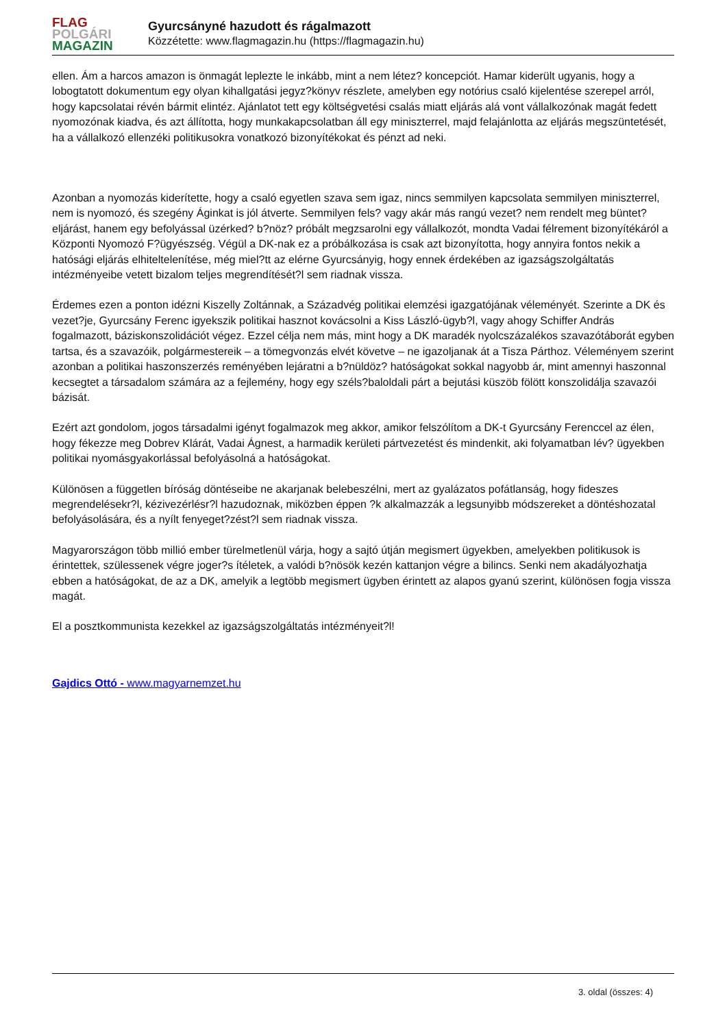FLAG
POLGÁRI
MAGAZIN
Gyurcsányné hazudott és rágalmazott
Közzétette: www.flagmagazin.hu (https://flagmagazin.hu)
ellen. Ám a harcos amazon is önmagát leplezte le inkább, mint a nem létez? koncepciót. Hamar kiderült ugyanis, hogy a lobogtatott dokumentum egy olyan kihallgatási jegyz?könyv részlete, amelyben egy notórius csaló kijelentése szerepel arról, hogy kapcsolatai révén bármit elintéz. Ajánlatot tett egy költségvetési csalás miatt eljárás alá vont vállalkozónak magát fedett nyomozónak kiadva, és azt állította, hogy munkakapcsolatban áll egy miniszterrel, majd felajánlotta az eljárás megszüntetését, ha a vállalkozó ellenzéki politikusokra vonatkozó bizonyítékokat és pénzt ad neki.
Azonban a nyomozás kiderítette, hogy a csaló egyetlen szava sem igaz, nincs semmilyen kapcsolata semmilyen miniszterrel, nem is nyomozó, és szegény Áginkat is jól átverte. Semmilyen fels? vagy akár más rangú vezet? nem rendelt meg büntet?eljárást, hanem egy befolyással üzérked? b?nöz? próbált megzsarolni egy vállalkozót, mondta Vadai félrement bizonyítékáról a Központi Nyomozó F?ügyészség. Végül a DK-nak ez a próbálkozása is csak azt bizonyította, hogy annyira fontos nekik a hatósági eljárás elhiteltelenítése, még miel?tt az elérne Gyurcsányig, hogy ennek érdekében az igazságszolgáltatás intézményeibe vetett bizalom teljes megrendítését?l sem riadnak vissza.
Érdemes ezen a ponton idézni Kiszelly Zoltánnak, a Századvég politikai elemzési igazgatójának véleményét. Szerinte a DK és vezet?je, Gyurcsány Ferenc igyekszik politikai hasznot kovácsolni a Kiss László-ügyb?l, vagy ahogy Schiffer András fogalmazott, báziskonszolidációt végez. Ezzel célja nem más, mint hogy a DK maradék nyolcszázalékos szavazótáborát egyben tartsa, és a szavazóik, polgármestereik – a tömegvonzás elvét követve – ne igazoljanak át a Tisza Párthoz. Véleményem szerint azonban a politikai haszonszerzés reményében lejáratni a b?nüldöz? hatóságokat sokkal nagyobb ár, mint amennyi haszonnal kecsegtet a társadalom számára az a fejlemény, hogy egy széls?baloldali párt a bejutási küszöb fölött konszolidálja szavazói bázisát.
Ezért azt gondolom, jogos társadalmi igényt fogalmazok meg akkor, amikor felszólítom a DK-t Gyurcsány Ferenccel az élen, hogy fékezze meg Dobrev Klárát, Vadai Ágnest, a harmadik kerületi pártvezetést és mindenkit, aki folyamatban lév? ügyekben politikai nyomásgyakorlással befolyásolná a hatóságokat.
Különösen a független bíróság döntéseibe ne akarjanak belebeszélni, mert az gyalázatos pofátlanság, hogy fideszes megrendelésekr?l, kézivezérlésr?l hazudoznak, miközben éppen ?k alkalmazzák a legsunyibb módszereket a döntéshozatal befolyásolására, és a nyílt fenyeget?zést?l sem riadnak vissza.
Magyarországon több millió ember türelmetlenül várja, hogy a sajtó útján megismert ügyekben, amelyekben politikusok is érintettek, szülessenek végre joger?s ítéletek, a valódi b?nösök kezén kattanjon végre a bilincs. Senki nem akadályozhatja ebben a hatóságokat, de az a DK, amelyik a legtöbb megismert ügyben érintett az alapos gyanú szerint, különösen fogja vissza magát.
El a posztkommunista kezekkel az igazságszolgáltatás intézményeit?l!
Gajdics Ottó - www.magyarnemzet.hu
3. oldal (összes: 4)